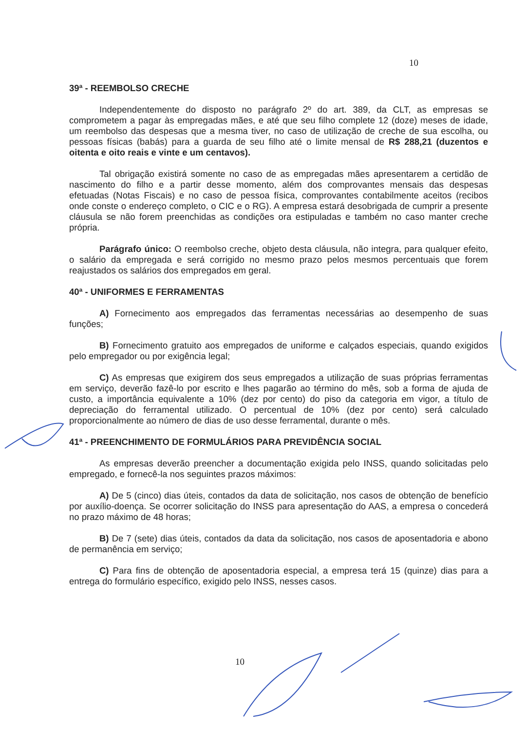10
39ª - REEMBOLSO CRECHE
Independentemente do disposto no parágrafo 2º do art. 389, da CLT, as empresas se comprometem a pagar às empregadas mães, e até que seu filho complete 12 (doze) meses de idade, um reembolso das despesas que a mesma tiver, no caso de utilização de creche de sua escolha, ou pessoas físicas (babás) para a guarda de seu filho até o limite mensal de R$ 288,21 (duzentos e oitenta e oito reais e vinte e um centavos).
Tal obrigação existirá somente no caso de as empregadas mães apresentarem a certidão de nascimento do filho e a partir desse momento, além dos comprovantes mensais das despesas efetuadas (Notas Fiscais) e no caso de pessoa física, comprovantes contabilmente aceitos (recibos onde conste o endereço completo, o CIC e o RG). A empresa estará desobrigada de cumprir a presente cláusula se não forem preenchidas as condições ora estipuladas e também no caso manter creche própria.
Parágrafo único: O reembolso creche, objeto desta cláusula, não integra, para qualquer efeito, o salário da empregada e será corrigido no mesmo prazo pelos mesmos percentuais que forem reajustados os salários dos empregados em geral.
40ª - UNIFORMES E FERRAMENTAS
A) Fornecimento aos empregados das ferramentas necessárias ao desempenho de suas funções;
B) Fornecimento gratuito aos empregados de uniforme e calçados especiais, quando exigidos pelo empregador ou por exigência legal;
C) As empresas que exigirem dos seus empregados a utilização de suas próprias ferramentas em serviço, deverão fazê-lo por escrito e lhes pagarão ao término do mês, sob a forma de ajuda de custo, a importância equivalente a 10% (dez por cento) do piso da categoria em vigor, a título de depreciação do ferramental utilizado. O percentual de 10% (dez por cento) será calculado proporcionalmente ao número de dias de uso desse ferramental, durante o mês.
41ª - PREENCHIMENTO DE FORMULÁRIOS PARA PREVIDÊNCIA SOCIAL
As empresas deverão preencher a documentação exigida pelo INSS, quando solicitadas pelo empregado, e fornecê-la nos seguintes prazos máximos:
A) De 5 (cinco) dias úteis, contados da data de solicitação, nos casos de obtenção de benefício por auxílio-doença. Se ocorrer solicitação do INSS para apresentação do AAS, a empresa o concederá no prazo máximo de 48 horas;
B) De 7 (sete) dias úteis, contados da data da solicitação, nos casos de aposentadoria e abono de permanência em serviço;
C) Para fins de obtenção de aposentadoria especial, a empresa terá 15 (quinze) dias para a entrega do formulário específico, exigido pelo INSS, nesses casos.
10